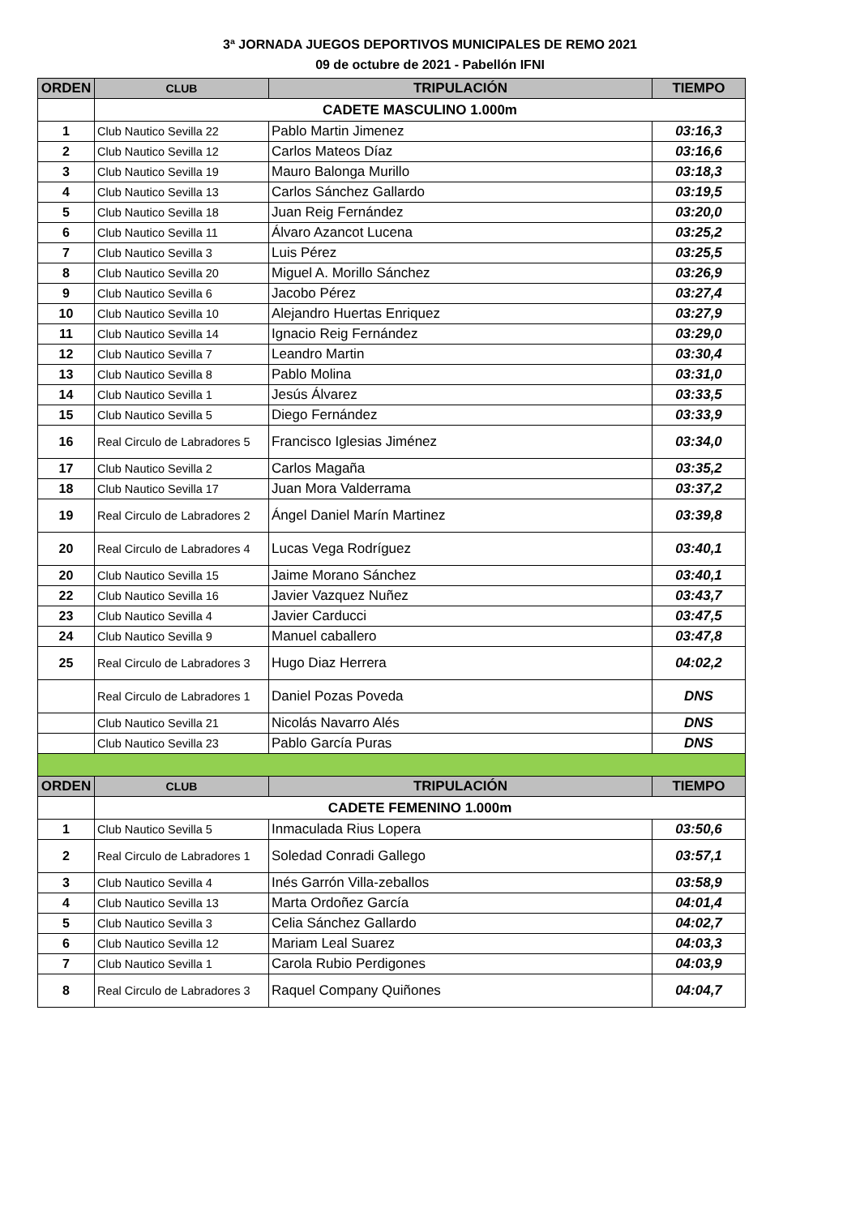3ª JORNADA JUEGOS DEPORTIVOS MUNICIPALES DE REMO 2021
09 de octubre de 2021 - Pabellón IFNI
| ORDEN | CLUB | TRIPULACIÓN | TIEMPO |
| --- | --- | --- | --- |
| | CADETE MASCULINO 1.000m | | |
| 1 | Club Nautico Sevilla 22 | Pablo Martin Jimenez | 03:16,3 |
| 2 | Club Nautico Sevilla 12 | Carlos Mateos Díaz | 03:16,6 |
| 3 | Club Nautico Sevilla 19 | Mauro Balonga Murillo | 03:18,3 |
| 4 | Club Nautico Sevilla 13 | Carlos Sánchez Gallardo | 03:19,5 |
| 5 | Club Nautico Sevilla 18 | Juan Reig Fernández | 03:20,0 |
| 6 | Club Nautico Sevilla 11 | Álvaro Azancot Lucena | 03:25,2 |
| 7 | Club Nautico Sevilla 3 | Luis Pérez | 03:25,5 |
| 8 | Club Nautico Sevilla 20 | Miguel A. Morillo Sánchez | 03:26,9 |
| 9 | Club Nautico Sevilla 6 | Jacobo Pérez | 03:27,4 |
| 10 | Club Nautico Sevilla 10 | Alejandro Huertas Enriquez | 03:27,9 |
| 11 | Club Nautico Sevilla 14 | Ignacio Reig Fernández | 03:29,0 |
| 12 | Club Nautico Sevilla 7 | Leandro Martin | 03:30,4 |
| 13 | Club Nautico Sevilla 8 | Pablo Molina | 03:31,0 |
| 14 | Club Nautico Sevilla 1 | Jesús Álvarez | 03:33,5 |
| 15 | Club Nautico Sevilla 5 | Diego Fernández | 03:33,9 |
| 16 | Real Circulo de Labradores 5 | Francisco Iglesias Jiménez | 03:34,0 |
| 17 | Club Nautico Sevilla 2 | Carlos Magaña | 03:35,2 |
| 18 | Club Nautico Sevilla 17 | Juan Mora Valderrama | 03:37,2 |
| 19 | Real Circulo de Labradores 2 | Ángel Daniel Marín Martinez | 03:39,8 |
| 20 | Real Circulo de Labradores 4 | Lucas Vega Rodríguez | 03:40,1 |
| 20 | Club Nautico Sevilla 15 | Jaime Morano Sánchez | 03:40,1 |
| 22 | Club Nautico Sevilla 16 | Javier Vazquez Nuñez | 03:43,7 |
| 23 | Club Nautico Sevilla 4 | Javier Carducci | 03:47,5 |
| 24 | Club Nautico Sevilla 9 | Manuel caballero | 03:47,8 |
| 25 | Real Circulo de Labradores 3 | Hugo Diaz Herrera | 04:02,2 |
| | Real Circulo de Labradores 1 | Daniel Pozas Poveda | DNS |
| | Club Nautico Sevilla 21 | Nicolás Navarro Alés | DNS |
| | Club Nautico Sevilla 23 | Pablo García Puras | DNS |
| ORDEN | CLUB | TRIPULACIÓN | TIEMPO |
| | CADETE FEMENINO 1.000m | | |
| 1 | Club Nautico Sevilla 5 | Inmaculada Rius Lopera | 03:50,6 |
| 2 | Real Circulo de Labradores 1 | Soledad Conradi Gallego | 03:57,1 |
| 3 | Club Nautico Sevilla 4 | Inés Garrón Villa-zeballos | 03:58,9 |
| 4 | Club Nautico Sevilla 13 | Marta Ordoñez García | 04:01,4 |
| 5 | Club Nautico Sevilla 3 | Celia Sánchez Gallardo | 04:02,7 |
| 6 | Club Nautico Sevilla 12 | Mariam Leal Suarez | 04:03,3 |
| 7 | Club Nautico Sevilla 1 | Carola Rubio Perdigones | 04:03,9 |
| 8 | Real Circulo de Labradores 3 | Raquel Company Quiñones | 04:04,7 |